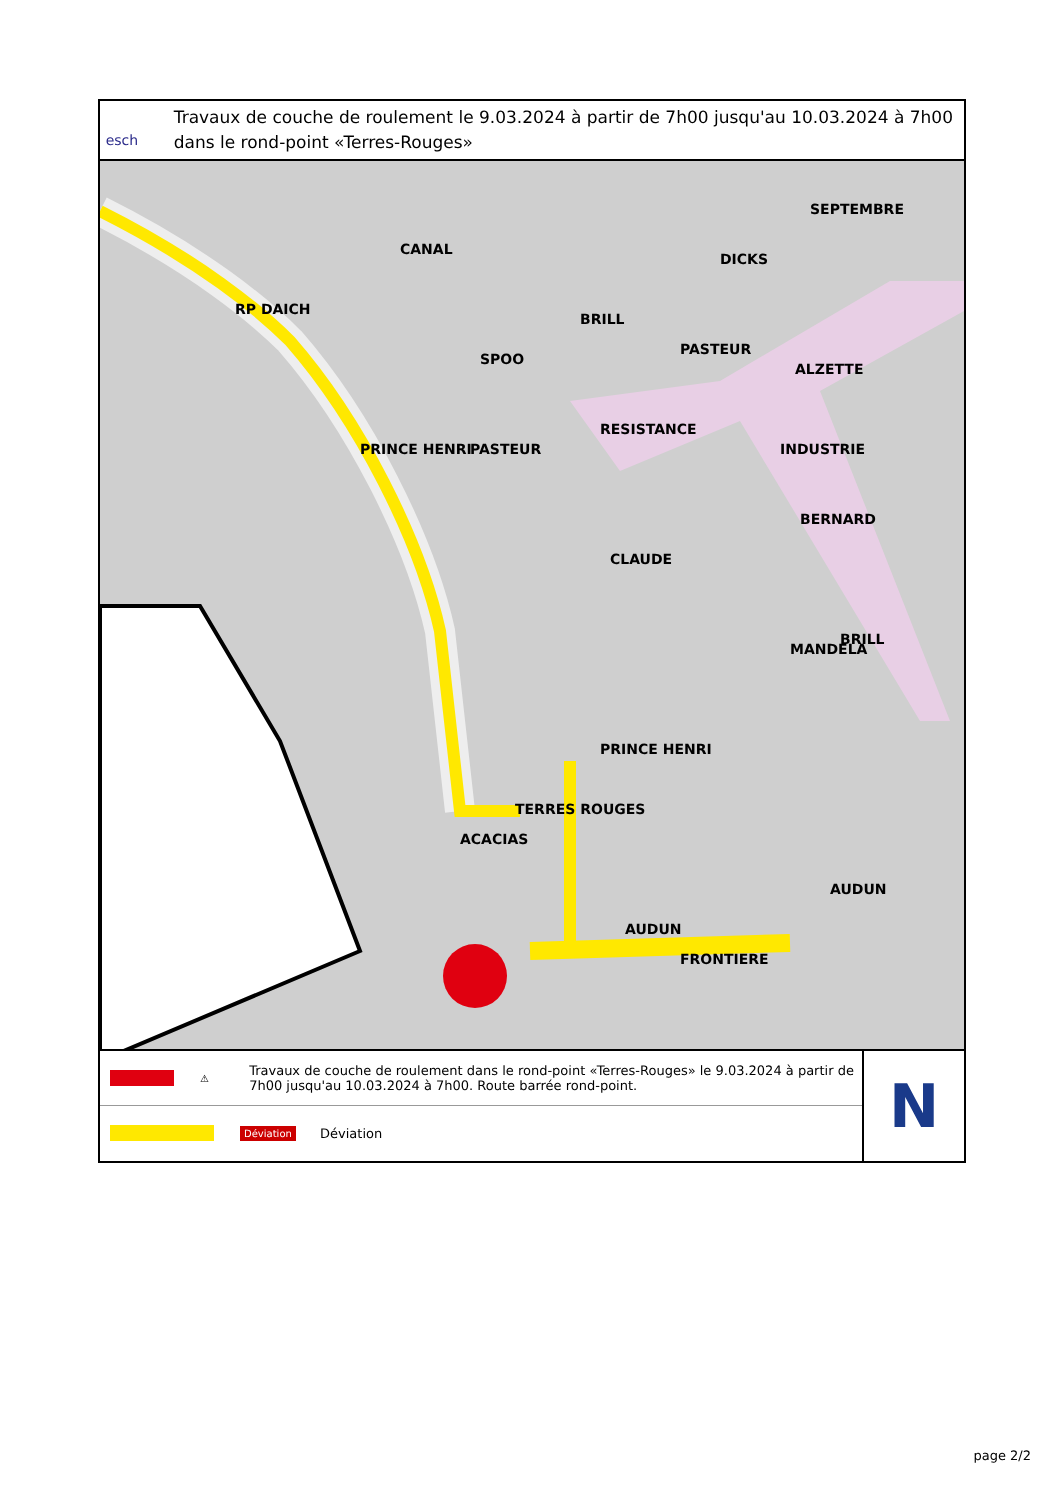esch
Travaux de couche de roulement le 9.03.2024 à partir de 7h00 jusqu'au 10.03.2024 à 7h00 dans le rond-point «Terres-Rouges»
RP DAICH
CANAL
SPOO
PASTEUR
RESISTANCE
PASTEUR
ALZETTE
INDUSTRIE
BERNARD
PRINCE HENRI
PRINCE HENRI
CLAUDE
MANDELA
BRILL
BRILL
DICKS
SEPTEMBRE
ACACIAS
TERRES ROUGES
AUDUN
FRONTIERE
AUDUN
⚠
Travaux de couche de roulement dans le rond-point «Terres-Rouges» le 9.03.2024 à partir de 7h00 jusqu'au 10.03.2024 à 7h00. Route barrée rond-point.
Déviation
Déviation
N
page 2/2